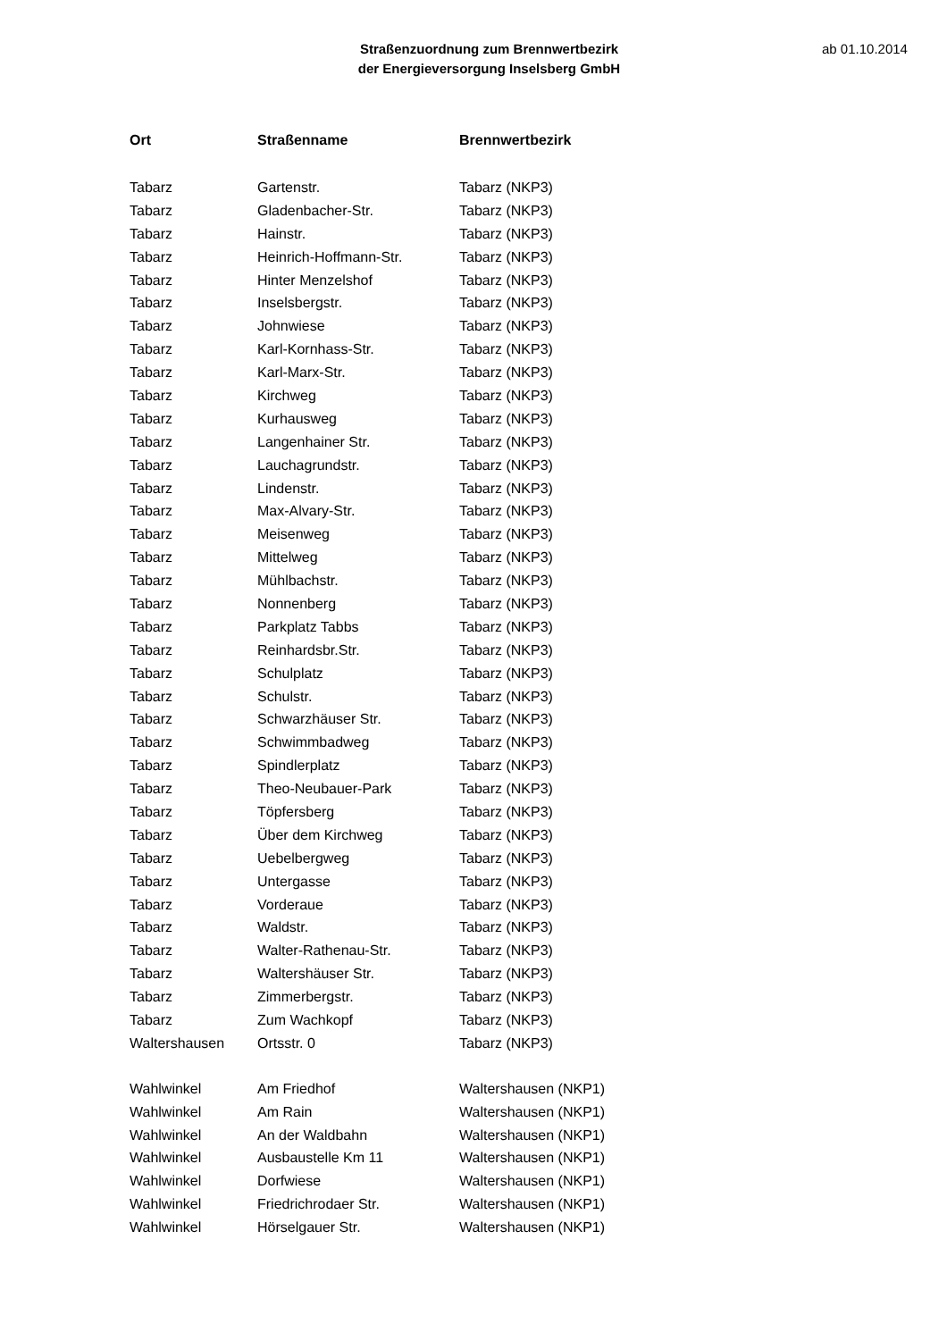Straßenzuordnung zum Brennwertbezirk
der Energieversorgung Inselsberg GmbH
ab 01.10.2014
| Ort | Straßenname | Brennwertbezirk |
| --- | --- | --- |
| Tabarz | Gartenstr. | Tabarz (NKP3) |
| Tabarz | Gladenbacher-Str. | Tabarz (NKP3) |
| Tabarz | Hainstr. | Tabarz (NKP3) |
| Tabarz | Heinrich-Hoffmann-Str. | Tabarz (NKP3) |
| Tabarz | Hinter Menzelshof | Tabarz (NKP3) |
| Tabarz | Inselsbergstr. | Tabarz (NKP3) |
| Tabarz | Johnwiese | Tabarz (NKP3) |
| Tabarz | Karl-Kornhass-Str. | Tabarz (NKP3) |
| Tabarz | Karl-Marx-Str. | Tabarz (NKP3) |
| Tabarz | Kirchweg | Tabarz (NKP3) |
| Tabarz | Kurhausweg | Tabarz (NKP3) |
| Tabarz | Langenhainer Str. | Tabarz (NKP3) |
| Tabarz | Lauchagrundstr. | Tabarz (NKP3) |
| Tabarz | Lindenstr. | Tabarz (NKP3) |
| Tabarz | Max-Alvary-Str. | Tabarz (NKP3) |
| Tabarz | Meisenweg | Tabarz (NKP3) |
| Tabarz | Mittelweg | Tabarz (NKP3) |
| Tabarz | Mühlbachstr. | Tabarz (NKP3) |
| Tabarz | Nonnenberg | Tabarz (NKP3) |
| Tabarz | Parkplatz Tabbs | Tabarz (NKP3) |
| Tabarz | Reinhardsbr.Str. | Tabarz (NKP3) |
| Tabarz | Schulplatz | Tabarz (NKP3) |
| Tabarz | Schulstr. | Tabarz (NKP3) |
| Tabarz | Schwarzhäuser Str. | Tabarz (NKP3) |
| Tabarz | Schwimmbadweg | Tabarz (NKP3) |
| Tabarz | Spindlerplatz | Tabarz (NKP3) |
| Tabarz | Theo-Neubauer-Park | Tabarz (NKP3) |
| Tabarz | Töpfersberg | Tabarz (NKP3) |
| Tabarz | Über dem Kirchweg | Tabarz (NKP3) |
| Tabarz | Uebelbergweg | Tabarz (NKP3) |
| Tabarz | Untergasse | Tabarz (NKP3) |
| Tabarz | Vorderaue | Tabarz (NKP3) |
| Tabarz | Waldstr. | Tabarz (NKP3) |
| Tabarz | Walter-Rathenau-Str. | Tabarz (NKP3) |
| Tabarz | Waltershäuser Str. | Tabarz (NKP3) |
| Tabarz | Zimmerbergstr. | Tabarz (NKP3) |
| Tabarz | Zum Wachkopf | Tabarz (NKP3) |
| Waltershausen | Ortsstr. 0 | Tabarz (NKP3) |
| Wahlwinkel | Am Friedhof | Waltershausen (NKP1) |
| Wahlwinkel | Am Rain | Waltershausen (NKP1) |
| Wahlwinkel | An der Waldbahn | Waltershausen (NKP1) |
| Wahlwinkel | Ausbaustelle Km 11 | Waltershausen (NKP1) |
| Wahlwinkel | Dorfwiese | Waltershausen (NKP1) |
| Wahlwinkel | Friedrichrodaer Str. | Waltershausen (NKP1) |
| Wahlwinkel | Hörselgauer Str. | Waltershausen (NKP1) |